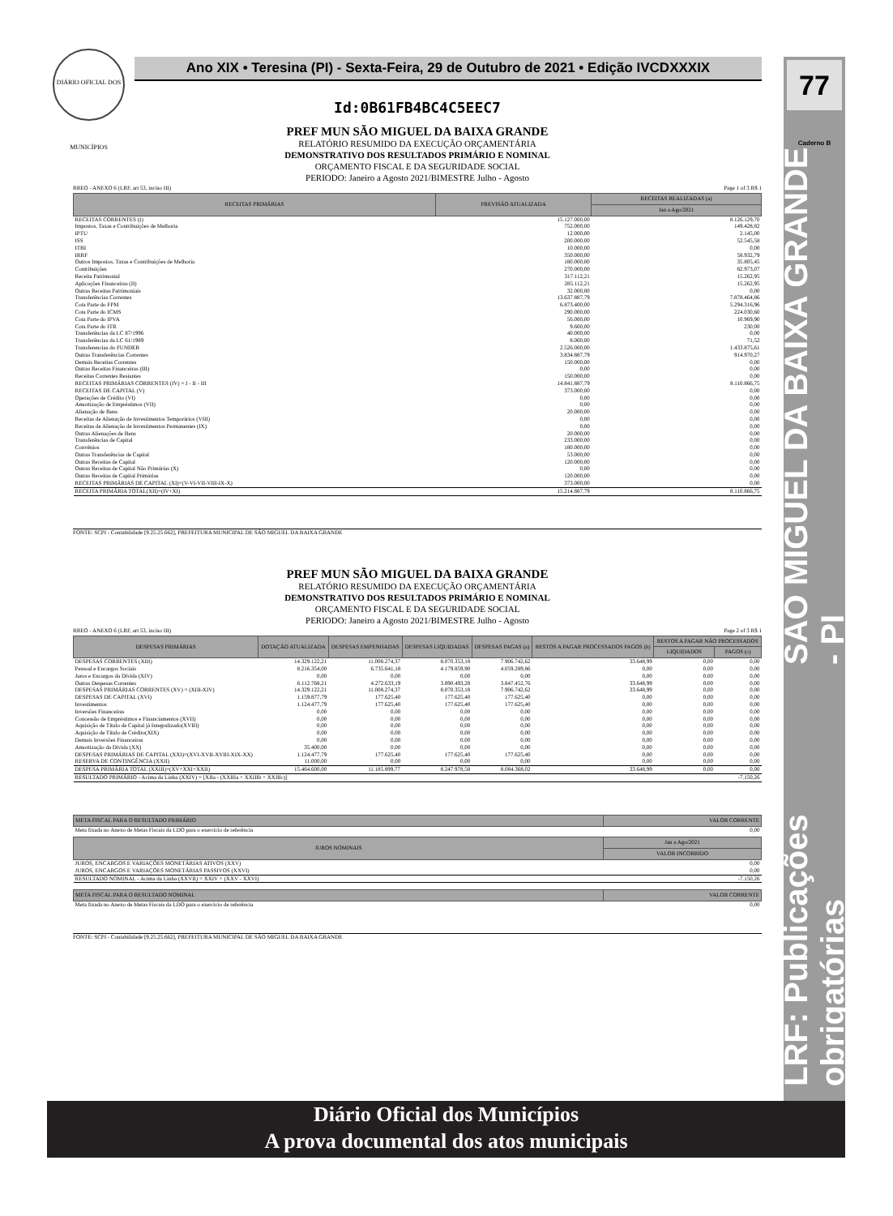77 Caderno B
LRF: Publicações obrigatórias SÃO MIGUEL DA BAIXA GRANDE - PI
DIÁRIO OFICIAL DOS MUNICÍPIOS
Ano XIX • Teresina (PI) - Sexta-Feira, 29 de Outubro de 2021 • Edição IVCDXXXIX
Id:0B61FB4BC4C5EEC7
PREF MUN SÃO MIGUEL DA BAIXA GRANDE
RELATÓRIO RESUMIDO DA EXECUÇÃO ORÇAMENTÁRIA
DEMONSTRATIVO DOS RESULTADOS PRIMÁRIO E NOMINAL
ORÇAMENTO FISCAL E DA SEGURIDADE SOCIAL
PERIODO: Janeiro a Agosto 2021/BIMESTRE Julho - Agosto
RREO - ANEXO 6 (LRF, art 53, inciso III) Page 1 of 3 R$ 1
| RECEITAS PRIMÁRIAS | PREVISÃO ATUALIZADA | RECEITAS REALIZADAS (a) |
| --- | --- | --- |
| | | Jan a Ago/2021 |
| RECEITAS CORRENTES (I) | 15.127.000,00 | 8.126.129,70 |
| Impostos, Taxas e Contribuições de Melhoria | 752.000,00 | 149.428,82 |
| IPTU | 12.000,00 | 2.145,00 |
| ISS | 200.000,00 | 52.545,58 |
| ITBI | 10.000,00 | 0,00 |
| IRRF | 350.000,00 | 58.932,79 |
| Outros Impostos, Taxas e Contribuições de Melhoria | 180.000,00 | 35.805,45 |
| Contribuições | 270.000,00 | 82.973,07 |
| Receita Patrimonial | 317.112,21 | 15.262,95 |
| Aplicações Financeiras (II) | 285.112,21 | 15.262,95 |
| Outras Receitas Patrimoniais | 32.000,00 | 0,00 |
| Transferências Correntes | 13.637.887,79 | 7.878.464,86 |
| Cota Parte do FPM | 6.873.400,00 | 5.294.316,96 |
| Cota Parte do ICMS | 290.000,00 | 224.030,60 |
| Cota Parte do IPVA | 56.000,00 | 10.969,90 |
| Cota Parte do ITR | 9.600,00 | 230,00 |
| Transferências da LC 87/1996 | 40.000,00 | 0,00 |
| Transferências da LC 61/1989 | 8.000,00 | 71,52 |
| Transferencias do FUNDEB | 2.526.000,00 | 1.433.875,61 |
| Outras Transferências Correntes | 3.834.887,79 | 914.970,27 |
| Demais Receitas Correntes | 150.000,00 | 0,00 |
| Outras Receitas Financeiras (III) | 0,00 | 0,00 |
| Receitas Correntes Restantes | 150.000,00 | 0,00 |
| RECEITAS PRIMÁRIAS CORRENTES (IV) = I - II - III | 14.841.887,79 | 8.110.866,75 |
| RECEITAS DE CAPITAL (V) | 373.000,00 | 0,00 |
| Operações de Crédito (VI) | 0,00 | 0,00 |
| Amortização de Empréstimos (VII) | 0,00 | 0,00 |
| Alienação de Bens | 20.000,00 | 0,00 |
| Receitas de Alienação de Investimentos Temporários (VIII) | 0,00 | 0,00 |
| Receitas de Alienação de Investimentos Permanentes (IX) | 0,00 | 0,00 |
| Outras Alienações de Bens | 20.000,00 | 0,00 |
| Transferências de Capital | 233.000,00 | 0,00 |
| Convênios | 180.000,00 | 0,00 |
| Outras Transferências de Capital | 53.000,00 | 0,00 |
| Outras Receitas de Capital | 120.000,00 | 0,00 |
| Outras Receitas de Capital Não Primárias (X) | 0,00 | 0,00 |
| Outras Receitas de Capital Primárias | 120.000,00 | 0,00 |
| RECEITAS PRIMÁRIAS DE CAPITAL (XI)=(V-VI-VII-VIII-IX-X) | 373.000,00 | 0,00 |
| RECEITA PRIMÁRIA TOTAL(XII)=(IV+XI) | 15.214.887,79 | 8.110.866,75 |
FONTE: SCPI - Contabilidade [9.25.25.662], PREFEITURA MUNICIPAL DE SÃO MIGUEL DA BAIXA GRANDE
PREF MUN SÃO MIGUEL DA BAIXA GRANDE
RELATÓRIO RESUMIDO DA EXECUÇÃO ORÇAMENTÁRIA
DEMONSTRATIVO DOS RESULTADOS PRIMÁRIO E NOMINAL
ORÇAMENTO FISCAL E DA SEGURIDADE SOCIAL
PERIODO: Janeiro a Agosto 2021/BIMESTRE Julho - Agosto
RREO - ANEXO 6 (LRF, art 53, inciso III) Page 2 of 3 R$ 1
| DESPESAS PRIMÁRIAS | DOTAÇÃO ATUALIZADA | DESPESAS EMPENHADAS | DESPESAS LIQUIDADAS | DESPESAS PAGAS (a) | RESTOS A PAGAR PROCESSADOS PAGOS (b) | RESTOS A PAGAR NÃO PROCESSADOS | |
| --- | --- | --- | --- | --- | --- | --- | --- |
| | | | | | | LIQUIDADOS | PAGOS (c) |
| DESPESAS CORRENTES (XIII) | 14.329.122,21 | 11.008.274,37 | 8.070.353,18 | 7.906.742,62 | 33.648,99 | 0,00 | 0,00 |
| Pessoal e Encargos Sociais | 8.216.354,00 | 6.735.641,18 | 4.179.859,90 | 4.059.289,86 | 0,00 | 0,00 | 0,00 |
| Juros e Encargos da Dívida (XIV) | 0,00 | 0,00 | 0,00 | 0,00 | 0,00 | 0,00 | 0,00 |
| Outras Despesas Correntes | 6.112.768,21 | 4.272.633,19 | 3.890.493,28 | 3.847.452,76 | 33.648,99 | 0,00 | 0,00 |
| DESPESAS PRIMÁRIAS CORRENTES (XV) = (XIII-XIV) | 14.329.122,21 | 11.008.274,37 | 8.070.353,18 | 7.906.742,62 | 33.648,99 | 0,00 | 0,00 |
| DESPESAS DE CAPITAL (XVI) | 1.159.877,79 | 177.625,40 | 177.625,40 | 177.625,40 | 0,00 | 0,00 | 0,00 |
| Investimentos | 1.124.477,79 | 177.625,40 | 177.625,40 | 177.625,40 | 0,00 | 0,00 | 0,00 |
| Inversões Financeiras | 0,00 | 0,00 | 0,00 | 0,00 | 0,00 | 0,00 | 0,00 |
| Concessão de Empréstimos e Financiamentos (XVII) | 0,00 | 0,00 | 0,00 | 0,00 | 0,00 | 0,00 | 0,00 |
| Aquisição de Título de Capital já Integralizado(XVIII) | 0,00 | 0,00 | 0,00 | 0,00 | 0,00 | 0,00 | 0,00 |
| Aquisição de Título de Crédito(XIX) | 0,00 | 0,00 | 0,00 | 0,00 | 0,00 | 0,00 | 0,00 |
| Demais Inversões Financeiras | 0,00 | 0,00 | 0,00 | 0,00 | 0,00 | 0,00 | 0,00 |
| Amortização da Dívida (XX) | 35.400,00 | 0,00 | 0,00 | 0,00 | 0,00 | 0,00 | 0,00 |
| DESPESAS PRIMÁRIAS DE CAPITAL (XXI)=(XVI-XVII-XVIII-XIX-XX) | 1.124.477,79 | 177.625,40 | 177.625,40 | 177.625,40 | 0,00 | 0,00 | 0,00 |
| RESERVA DE CONTINGÊNCIA (XXII) | 11.000,00 | 0,00 | 0,00 | 0,00 | 0,00 | 0,00 | 0,00 |
| DESPESA PRIMÁRIA TOTAL (XXIII)=(XV+XXI+XXII) | 15.464.600,00 | 11.185.899,77 | 8.247.978,58 | 8.084.368,02 | 33.648,99 | 0,00 | 0,00 |
| RESULTADO PRIMÁRIO - Acima da Linha (XXIV) = [XIIa - (XXIIIa + XXIIIb + XXIIIc)] | | | | | | | -7.150,26 |
| META FISCAL PARA O RESULTADO PRIMÁRIO | VALOR CORRENTE |
| --- | --- |
| Meta fixada no Anexo de Metas Fiscais da LDO para o exercício de referência | 0,00 |
| JUROS NOMINAIS | Jan a Ago/2021 |
| --- | --- |
| | VALOR INCORRIDO |
| JUROS, ENCARGOS E VARIAÇÕES MONETÁRIAS ATIVOS (XXV) | 0,00 |
| JUROS, ENCARGOS E VARIAÇÕES MONETÁRIAS PASSIVOS (XXVI) | 0,00 |
| RESULTADO NOMINAL - Acima da Linha (XXVII) = XXIV + (XXV - XXVI) | -7.150,26 |
| META FISCAL PARA O RESULTADO NOMINAL | VALOR CORRENTE |
| --- | --- |
| Meta fixada no Anexo de Metas Fiscais da LDO para o exercício de referência | 0,00 |
FONTE: SCPI - Contabilidade [9.25.25.662], PREFEITURA MUNICIPAL DE SÃO MIGUEL DA BAIXA GRANDE
Diário Oficial dos Municípios
A prova documental dos atos municipais